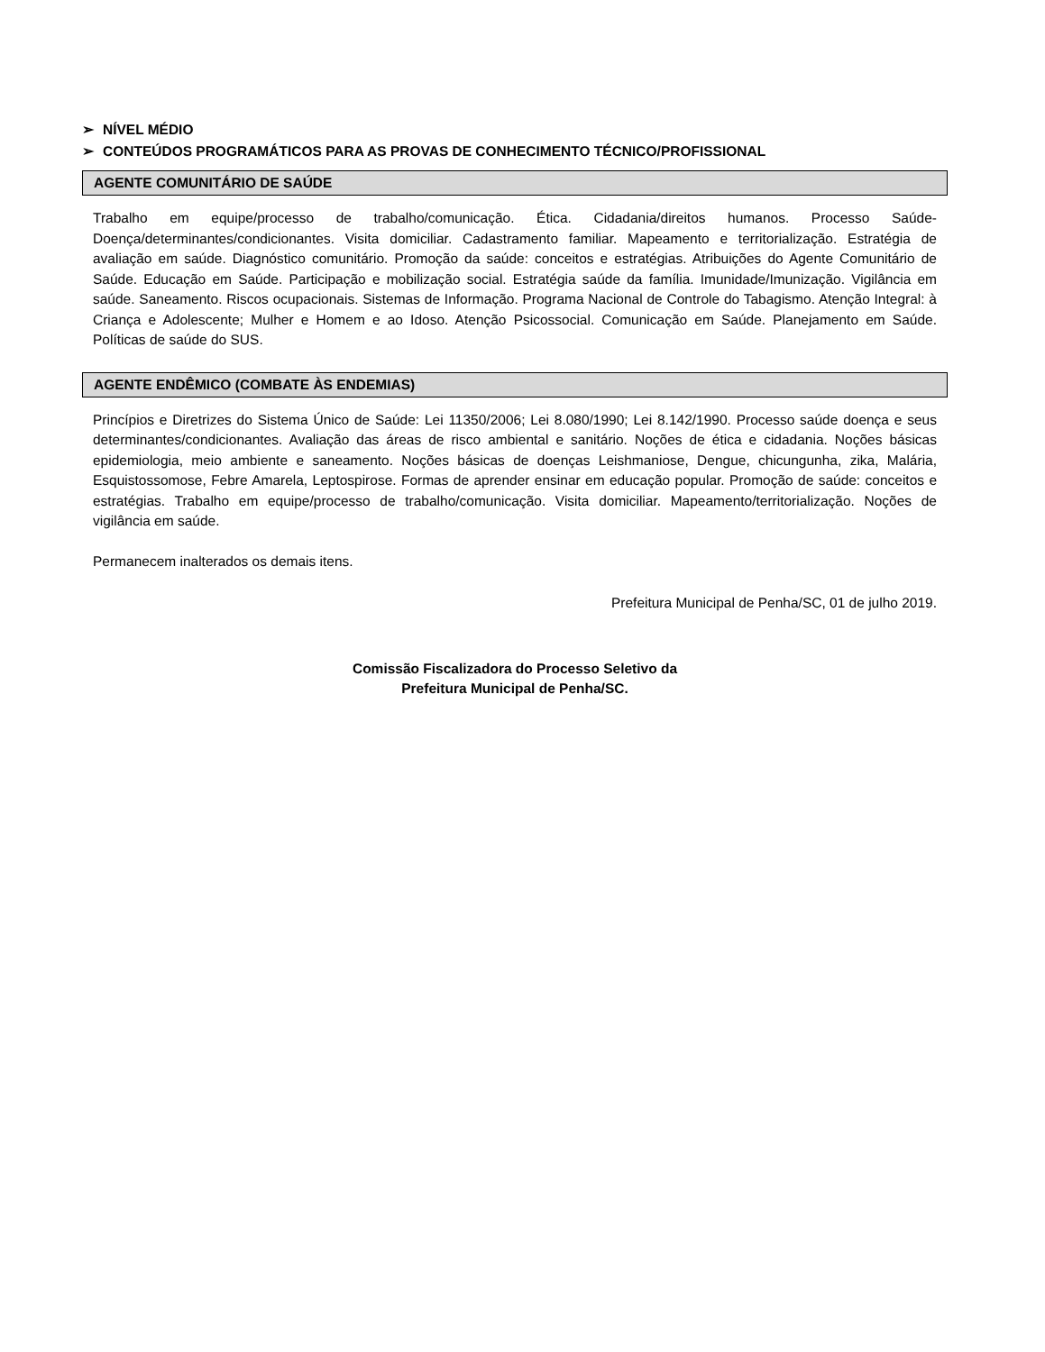➢ NÍVEL MÉDIO
➢ CONTEÚDOS PROGRAMÁTICOS PARA AS PROVAS DE CONHECIMENTO TÉCNICO/PROFISSIONAL
AGENTE COMUNITÁRIO DE SAÚDE
Trabalho em equipe/processo de trabalho/comunicação. Ética. Cidadania/direitos humanos. Processo Saúde-Doença/determinantes/condicionantes. Visita domiciliar. Cadastramento familiar. Mapeamento e territorialização. Estratégia de avaliação em saúde. Diagnóstico comunitário. Promoção da saúde: conceitos e estratégias. Atribuições do Agente Comunitário de Saúde. Educação em Saúde. Participação e mobilização social. Estratégia saúde da família. Imunidade/Imunização. Vigilância em saúde. Saneamento. Riscos ocupacionais. Sistemas de Informação. Programa Nacional de Controle do Tabagismo. Atenção Integral: à Criança e Adolescente; Mulher e Homem e ao Idoso. Atenção Psicossocial. Comunicação em Saúde. Planejamento em Saúde. Políticas de saúde do SUS.
AGENTE ENDÊMICO (COMBATE ÀS ENDEMIAS)
Princípios e Diretrizes do Sistema Único de Saúde: Lei 11350/2006; Lei 8.080/1990; Lei 8.142/1990. Processo saúde doença e seus determinantes/condicionantes. Avaliação das áreas de risco ambiental e sanitário. Noções de ética e cidadania. Noções básicas epidemiologia, meio ambiente e saneamento. Noções básicas de doenças Leishmaniose, Dengue, chicungunha, zika, Malária, Esquistossomose, Febre Amarela, Leptospirose. Formas de aprender ensinar em educação popular. Promoção de saúde: conceitos e estratégias. Trabalho em equipe/processo de trabalho/comunicação. Visita domiciliar. Mapeamento/territorialização. Noções de vigilância em saúde.
Permanecem inalterados os demais itens.
Prefeitura Municipal de Penha/SC, 01 de julho 2019.
Comissão Fiscalizadora do Processo Seletivo da
Prefeitura Municipal de Penha/SC.